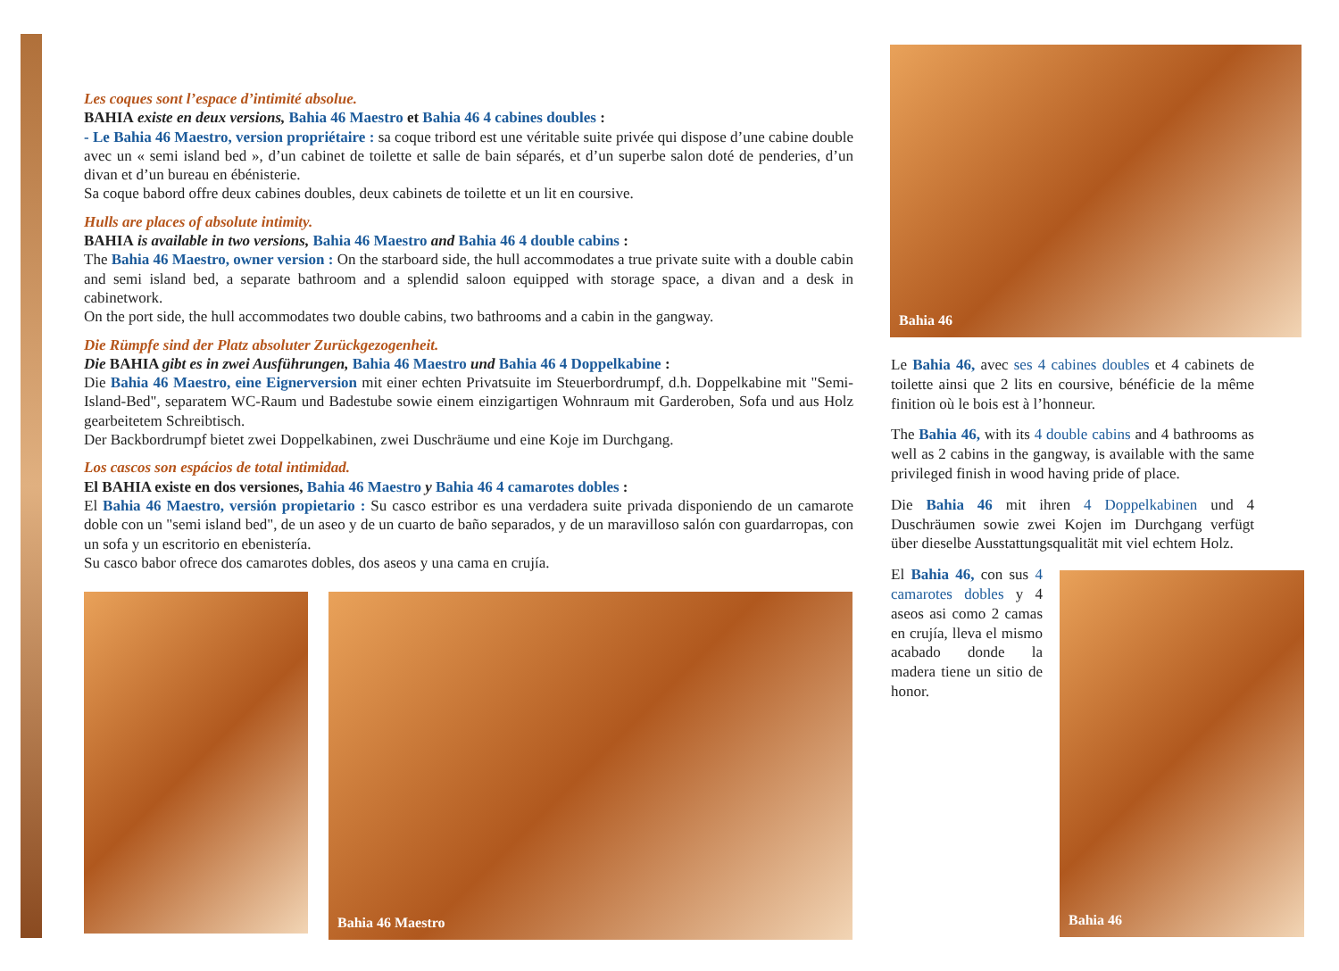Les coques sont l’espace d’intimité absolue.
BAHIA existe en deux versions, Bahia 46 Maestro et Bahia 46 4 cabines doubles :
- Le Bahia 46 Maestro, version propriétaire : sa coque tribord est une véritable suite privée qui dispose d’une cabine double avec un « semi island bed », d’un cabinet de toilette et salle de bain séparés, et d’un superbe salon doté de penderies, d’un divan et d’un bureau en ébénisterie.
Sa coque babord offre deux cabines doubles, deux cabinets de toilette et un lit en coursive.
Hulls are places of absolute intimity.
BAHIA is available in two versions, Bahia 46 Maestro and Bahia 46 4 double cabins :
The Bahia 46 Maestro, owner version : On the starboard side, the hull accommodates a true private suite with a double cabin and semi island bed, a separate bathroom and a splendid saloon equipped with storage space, a divan and a desk in cabinetwork.
On the port side, the hull accommodates two double cabins, two bathrooms and a cabin in the gangway.
Die Rümpfe sind der Platz absoluter Zurückgezogenheit.
Die BAHIA gibt es in zwei Ausführungen, Bahia 46 Maestro und Bahia 46 4 Doppelkabine :
Die Bahia 46 Maestro, eine Eignerversion mit einer echten Privatsuite im Steuerbordrumpf, d.h. Doppelkabine mit "Semi-Island-Bed", separatem WC-Raum und Badestube sowie einem einzigartigen Wohnraum mit Garderoben, Sofa und aus Holz gearbeitetem Schreibtisch.
Der Backbordrumpf bietet zwei Doppelkabinen, zwei Duschräume und eine Koje im Durchgang.
Los cascos son espácios de total intimidad.
El BAHIA existe en dos versiones, Bahia 46 Maestro y Bahia 46 4 camarotes dobles :
El Bahia 46 Maestro, versión propietario : Su casco estribor es una verdadera suite privada disponiendo de un camarote doble con un "semi island bed", de un aseo y de un cuarto de baño separados, y de un maravilloso salón con guardarropas, con un sofa y un escritorio en ebenistería.
Su casco babor ofrece dos camarotes dobles, dos aseos y una cama en crujía.
Bahia 46 Maestro
Bahia 46
Bahia 46
Le Bahia 46, avec ses 4 cabines doubles et 4 cabinets de toilette ainsi que 2 lits en coursive, bénéficie de la même finition où le bois est à l’honneur.
The Bahia 46, with its 4 double cabins and 4 bathrooms as well as 2 cabins in the gangway, is available with the same privileged finish in wood having pride of place.
Die Bahia 46 mit ihren 4 Doppelkabinen und 4 Duschräumen sowie zwei Kojen im Durchgang verfügt über dieselbe Ausstattungsqualität mit viel echtem Holz.
El Bahia 46, con sus 4 camarotes dobles y 4 aseos asi como 2 camas en crujía, lleva el mismo acabado donde la madera tiene un sitio de honor.